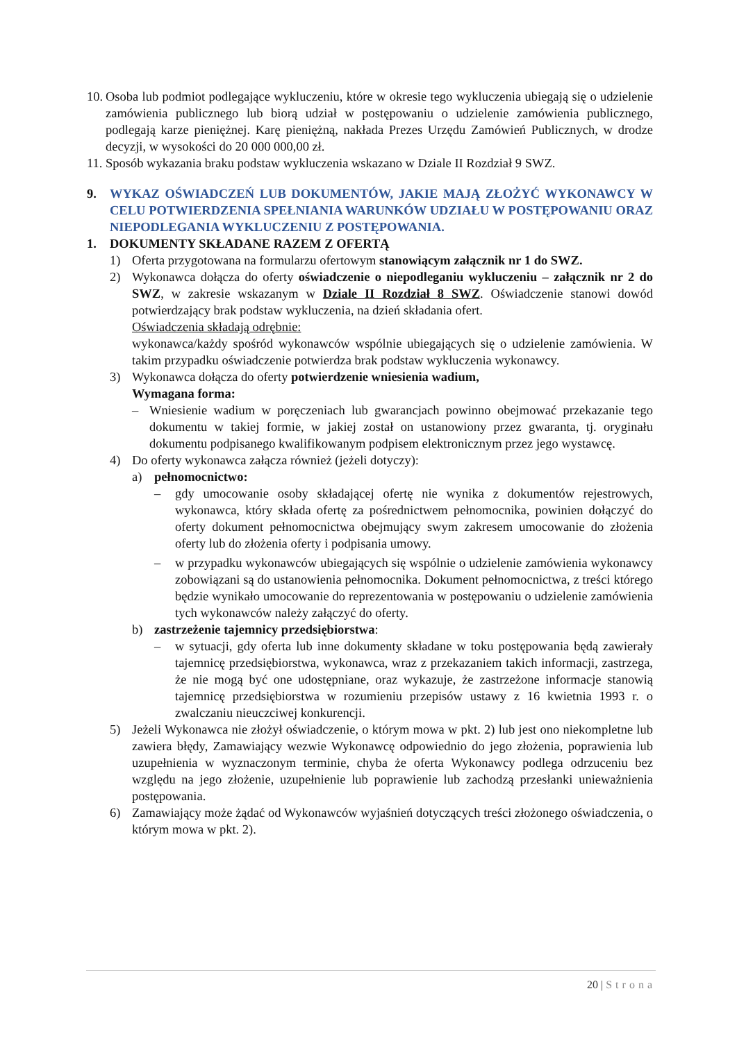10. Osoba lub podmiot podlegające wykluczeniu, które w okresie tego wykluczenia ubiegają się o udzielenie zamówienia publicznego lub biorą udział w postępowaniu o udzielenie zamówienia publicznego, podlegają karze pieniężnej. Karę pieniężną, nakłada Prezes Urzędu Zamówień Publicznych, w drodze decyzji, w wysokości do 20 000 000,00 zł.
11. Sposób wykazania braku podstaw wykluczenia wskazano w Dziale II Rozdział 9 SWZ.
9. WYKAZ OŚWIADCZEŃ LUB DOKUMENTÓW, JAKIE MAJĄ ZŁOŻYĆ WYKONAWCY W CELU POTWIERDZENIA SPEŁNIANIA WARUNKÓW UDZIAŁU W POSTĘPOWANIU ORAZ NIEPODLEGANIA WYKLUCZENIU Z POSTĘPOWANIA.
1. DOKUMENTY SKŁADANE RAZEM Z OFERTĄ
1) Oferta przygotowana na formularzu ofertowym stanowiącym załącznik nr 1 do SWZ.
2) Wykonawca dołącza do oferty oświadczenie o niepodleganiu wykluczeniu – załącznik nr 2 do SWZ, w zakresie wskazanym w Dziale II Rozdział 8 SWZ. Oświadczenie stanowi dowód potwierdzający brak podstaw wykluczenia, na dzień składania ofert.
Oświadczenia składają odrębnie:
wykonawca/każdy spośród wykonawców wspólnie ubiegających się o udzielenie zamówienia. W takim przypadku oświadczenie potwierdza brak podstaw wykluczenia wykonawcy.
3) Wykonawca dołącza do oferty potwierdzenie wniesienia wadium,
Wymagana forma:
– Wniesienie wadium w poręczeniach lub gwarancjach powinno obejmować przekazanie tego dokumentu w takiej formie, w jakiej został on ustanowiony przez gwaranta, tj. oryginału dokumentu podpisanego kwalifikowanym podpisem elektronicznym przez jego wystawcę.
4) Do oferty wykonawca załącza również (jeżeli dotyczy):
a) pełnomocnictwo:
– gdy umocowanie osoby składającej ofertę nie wynika z dokumentów rejestrowych, wykonawca, który składa ofertę za pośrednictwem pełnomocnika, powinien dołączyć do oferty dokument pełnomocnictwa obejmujący swym zakresem umocowanie do złożenia oferty lub do złożenia oferty i podpisania umowy.
– w przypadku wykonawców ubiegających się wspólnie o udzielenie zamówienia wykonawcy zobowiązani są do ustanowienia pełnomocnika. Dokument pełnomocnictwa, z treści którego będzie wynikało umocowanie do reprezentowania w postępowaniu o udzielenie zamówienia tych wykonawców należy załączyć do oferty.
b) zastrzeżenie tajemnicy przedsiębiorstwa:
– w sytuacji, gdy oferta lub inne dokumenty składane w toku postępowania będą zawierały tajemnicę przedsiębiorstwa, wykonawca, wraz z przekazaniem takich informacji, zastrzega, że nie mogą być one udostępniane, oraz wykazuje, że zastrzeżone informacje stanowią tajemnicę przedsiębiorstwa w rozumieniu przepisów ustawy z 16 kwietnia 1993 r. o zwalczaniu nieuczciwej konkurencji.
5) Jeżeli Wykonawca nie złożył oświadczenie, o którym mowa w pkt. 2) lub jest ono niekompletne lub zawiera błędy, Zamawiający wezwie Wykonawcę odpowiednio do jego złożenia, poprawienia lub uzupełnienia w wyznaczonym terminie, chyba że oferta Wykonawcy podlega odrzuceniu bez względu na jego złożenie, uzupełnienie lub poprawienie lub zachodzą przesłanki unieważnienia postępowania.
6) Zamawiający może żądać od Wykonawców wyjaśnień dotyczących treści złożonego oświadczenia, o którym mowa w pkt. 2).
20 | Strona